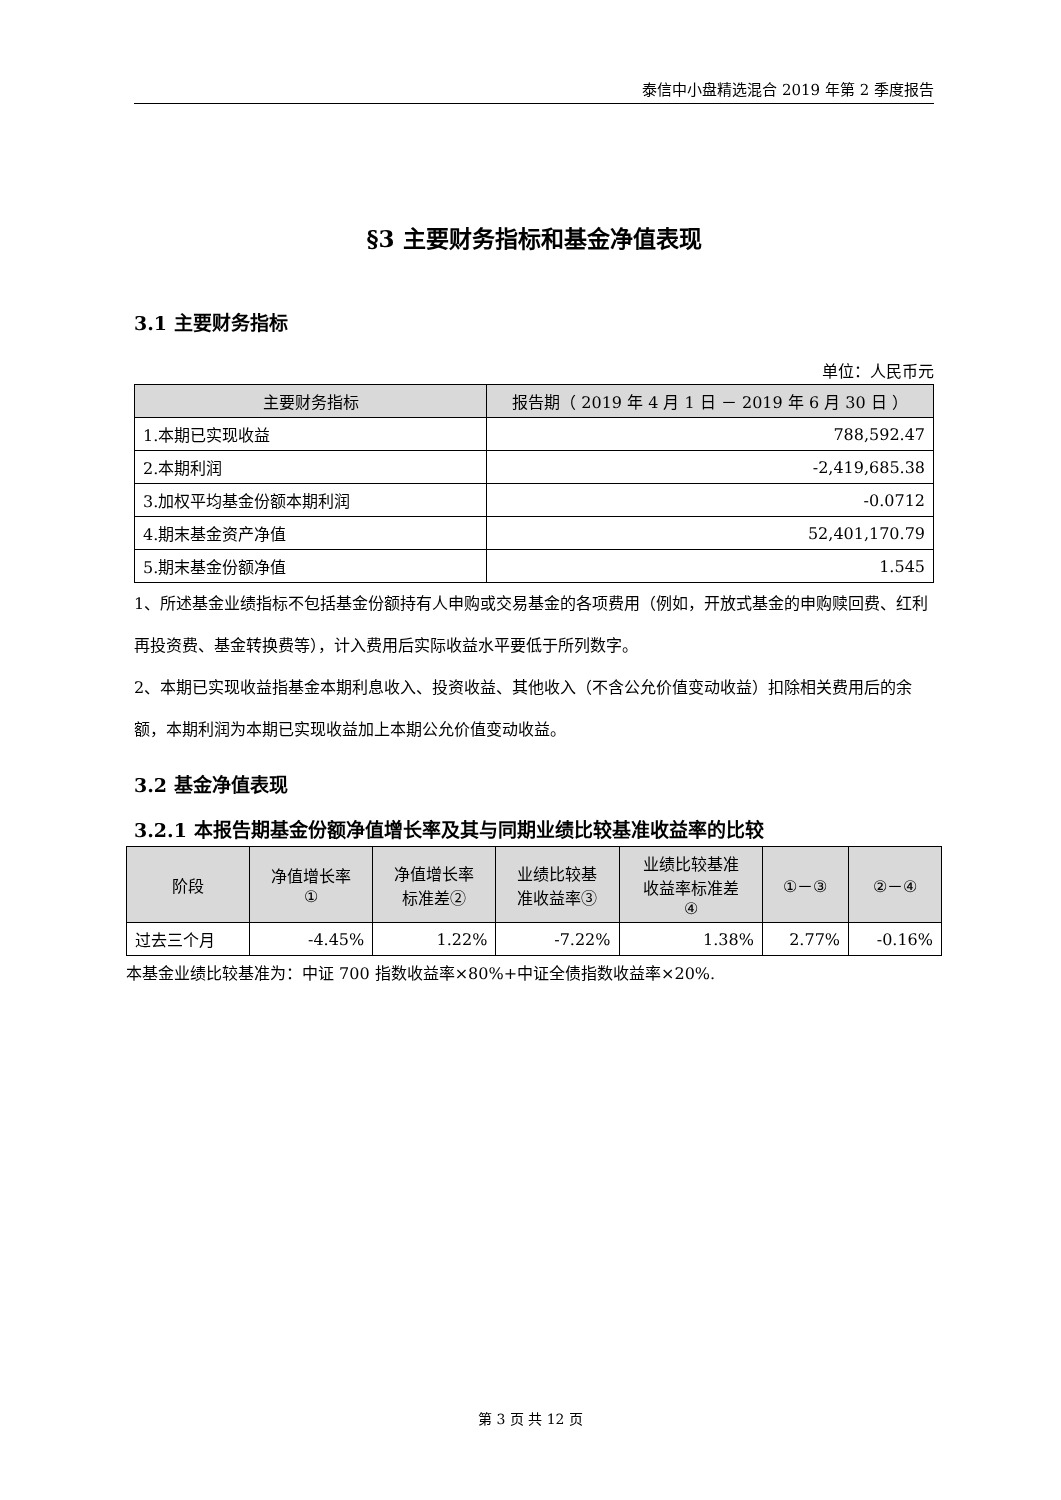泰信中小盘精选混合 2019 年第 2 季度报告
§3 主要财务指标和基金净值表现
3.1 主要财务指标
单位：人民币元
| 主要财务指标 | 报告期（ 2019 年 4 月 1 日 － 2019 年 6 月 30 日 ） |
| --- | --- |
| 1.本期已实现收益 | 788,592.47 |
| 2.本期利润 | -2,419,685.38 |
| 3.加权平均基金份额本期利润 | -0.0712 |
| 4.期末基金资产净值 | 52,401,170.79 |
| 5.期末基金份额净值 | 1.545 |
1、所述基金业绩指标不包括基金份额持有人申购或交易基金的各项费用（例如，开放式基金的申购赎回费、红利再投资费、基金转换费等），计入费用后实际收益水平要低于所列数字。
2、本期已实现收益指基金本期利息收入、投资收益、其他收入（不含公允价值变动收益）扣除相关费用后的余额，本期利润为本期已实现收益加上本期公允价值变动收益。
3.2 基金净值表现
3.2.1 本报告期基金份额净值增长率及其与同期业绩比较基准收益率的比较
| 阶段 | 净值增长率 ① | 净值增长率 标准差② | 业绩比较基 准收益率③ | 业绩比较基准 收益率标准差 ④ | ①－③ | ②－④ |
| --- | --- | --- | --- | --- | --- | --- |
| 过去三个月 | -4.45% | 1.22% | -7.22% | 1.38% | 2.77% | -0.16% |
本基金业绩比较基准为：中证 700 指数收益率×80%+中证全债指数收益率×20%.
第 3 页 共 12 页